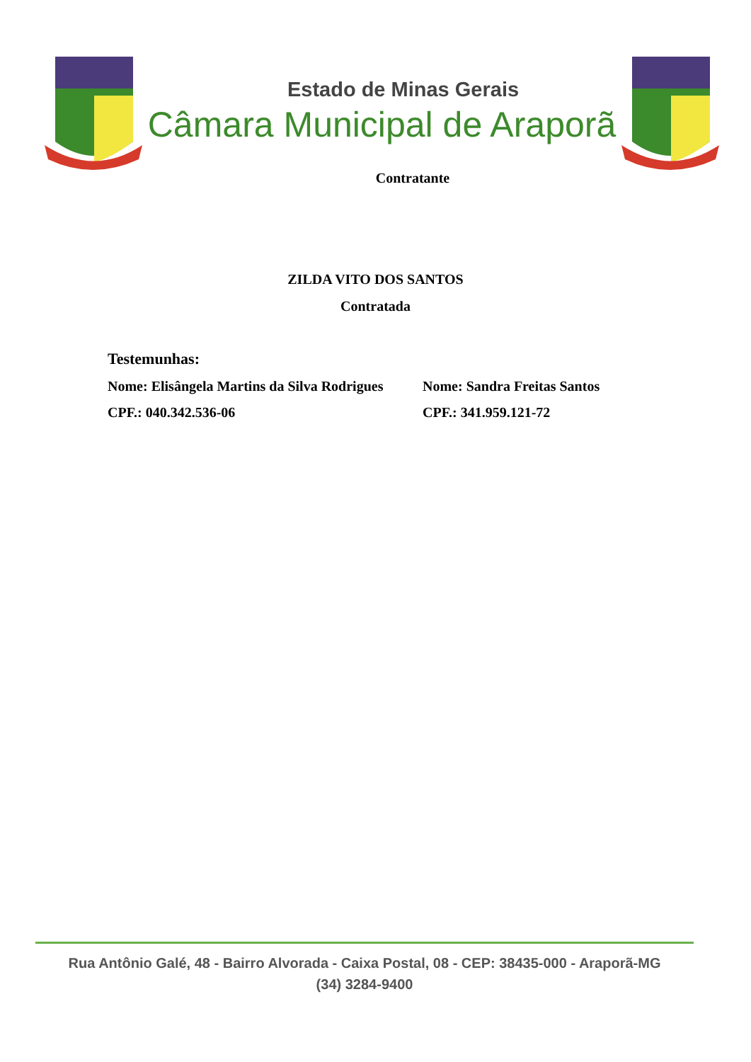Estado de Minas Gerais
Câmara Municipal de Araporã
Contratante
ZILDA VITO DOS SANTOS
Contratada
Testemunhas:
Nome: Elisângela Martins da Silva Rodrigues
Nome: Sandra Freitas Santos
CPF.: 040.342.536-06 CPF.: 341.959.121-72
Rua Antônio Galé, 48 - Bairro Alvorada - Caixa Postal, 08 - CEP: 38435-000 - Araporã-MG
(34) 3284-9400